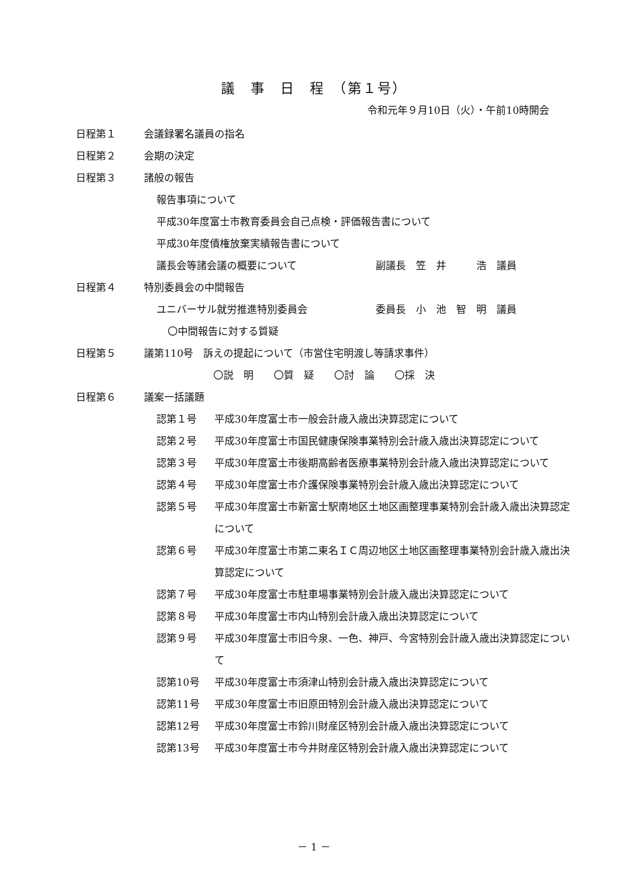議　事　日　程　（第１号）
令和元年９月10日（火）・午前10時開会
日程第１ 会議録署名議員の指名
日程第２ 会期の決定
日程第３ 諸般の報告
報告事項について
平成30年度富士市教育委員会自己点検・評価報告書について
平成30年度債権放棄実績報告書について
議長会等諸会議の概要について 副議長　笠　井　　　浩　議員
日程第４ 特別委員会の中間報告
ユニバーサル就労推進特別委員会 委員長　小　池　智　明　議員
〇中間報告に対する質疑
日程第５ 議第110号　訴えの提起について（市営住宅明渡し等請求事件）
〇説　明　　〇質　疑　　〇討　論　　〇採　決
日程第６ 議案一括議題
認第１号 平成30年度富士市一般会計歳入歳出決算認定について
認第２号 平成30年度富士市国民健康保険事業特別会計歳入歳出決算認定について
認第３号 平成30年度富士市後期高齢者医療事業特別会計歳入歳出決算認定について
認第４号 平成30年度富士市介護保険事業特別会計歳入歳出決算認定について
認第５号 平成30年度富士市新富士駅南地区土地区画整理事業特別会計歳入歳出決算認定について
認第６号 平成30年度富士市第二東名ＩＣ周辺地区土地区画整理事業特別会計歳入歳出決算認定について
認第７号 平成30年度富士市駐車場事業特別会計歳入歳出決算認定について
認第８号 平成30年度富士市内山特別会計歳入歳出決算認定について
認第９号 平成30年度富士市旧今泉、一色、神戸、今宮特別会計歳入歳出決算認定について
認第10号 平成30年度富士市須津山特別会計歳入歳出決算認定について
認第11号 平成30年度富士市旧原田特別会計歳入歳出決算認定について
認第12号 平成30年度富士市鈴川財産区特別会計歳入歳出決算認定について
認第13号 平成30年度富士市今井財産区特別会計歳入歳出決算認定について
－ 1 －